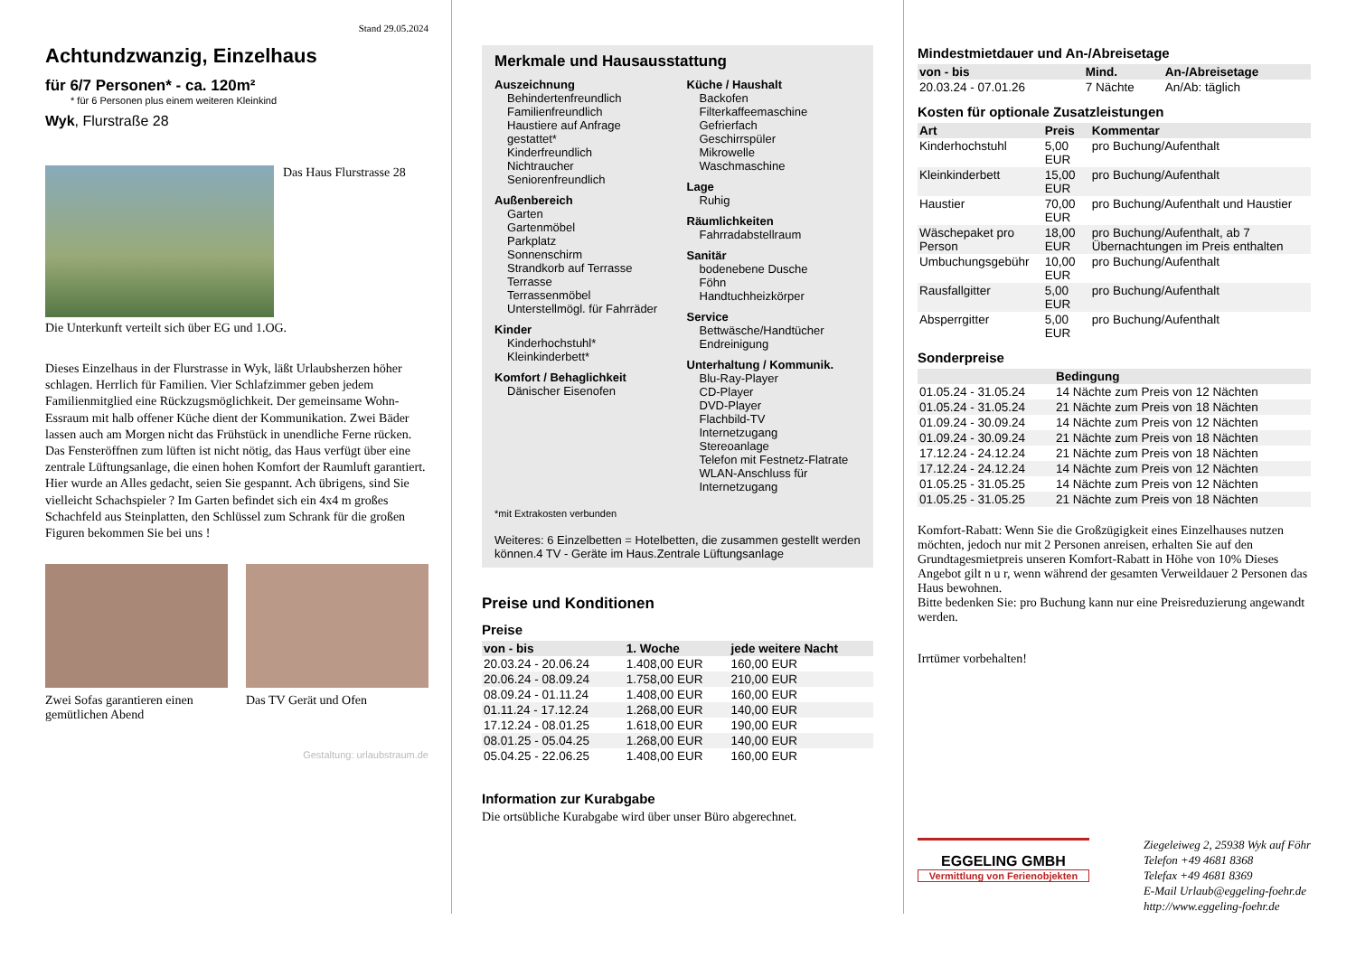Stand 29.05.2024
Achtundzwanzig, Einzelhaus
für 6/7 Personen* - ca. 120m²
* für 6 Personen plus einem weiteren Kleinkind
Wyk, Flurstraße 28
Das Haus Flurstrasse 28
Die Unterkunft verteilt sich über EG und 1.OG.
Dieses Einzelhaus in der Flurstrasse in Wyk, läßt Urlaubsherzen höher schlagen. Herrlich für Familien. Vier Schlafzimmer geben jedem Familienmitglied eine Rückzugsmöglichkeit. Der gemeinsame Wohn- Essraum mit halb offener Küche dient der Kommunikation. Zwei Bäder lassen auch am Morgen nicht das Frühstück in unendliche Ferne rücken. Das Fensteröffnen zum lüften ist nicht nötig, das Haus verfügt über eine zentrale Lüftungsanlage, die einen hohen Komfort der Raumluft garantiert. Hier wurde an Alles gedacht, seien Sie gespannt. Ach übrigens, sind Sie vielleicht Schachspieler ? Im Garten befindet sich ein 4x4 m großes Schachfeld aus Steinplatten, den Schlüssel zum Schrank für die großen Figuren bekommen Sie bei uns !
Zwei Sofas garantieren einen gemütlichen Abend
Das TV Gerät und Ofen
Gestaltung: urlaubstraum.de
Merkmale und Hausausstattung
Auszeichnung
Behindertenfreundlich
Familienfreundlich
Haustiere auf Anfrage gestattet*
Kinderfreundlich
Nichtraucher
Seniorenfreundlich
Außenbereich
Garten
Gartenmöbel
Parkplatz
Sonnenschirm
Strandkorb auf Terrasse
Terrasse
Terrassenmöbel
Unterstellmögl. für Fahrräder
Kinder
Kinderhochstuhl*
Kleinkinderbett*
Komfort / Behaglichkeit
Dänischer Eisenofen
Küche / Haushalt
Backofen
Filterkaffeemaschine
Gefrierfach
Geschirrspüler
Mikrowelle
Waschmaschine
Lage
Ruhig
Räumlichkeiten
Fahrradabstellraum
Sanitär
bodenebene Dusche
Föhn
Handtuchheizkörper
Service
Bettwäsche/Handtücher
Endreinigung
Unterhaltung / Kommunik.
Blu-Ray-Player
CD-Player
DVD-Player
Flachbild-TV
Internetzugang
Stereoanlage
Telefon mit Festnetz-Flatrate
WLAN-Anschluss für Internetzugang
*mit Extrakosten verbunden
Weiteres: 6 Einzelbetten = Hotelbetten, die zusammen gestellt werden können.4 TV - Geräte im Haus.Zentrale Lüftungsanlage
Preise und Konditionen
Preise
| von - bis | 1. Woche | jede weitere Nacht |
| --- | --- | --- |
| 20.03.24 - 20.06.24 | 1.408,00 EUR | 160,00 EUR |
| 20.06.24 - 08.09.24 | 1.758,00 EUR | 210,00 EUR |
| 08.09.24 - 01.11.24 | 1.408,00 EUR | 160,00 EUR |
| 01.11.24 - 17.12.24 | 1.268,00 EUR | 140,00 EUR |
| 17.12.24 - 08.01.25 | 1.618,00 EUR | 190,00 EUR |
| 08.01.25 - 05.04.25 | 1.268,00 EUR | 140,00 EUR |
| 05.04.25 - 22.06.25 | 1.408,00 EUR | 160,00 EUR |
Information zur Kurabgabe
Die ortsübliche Kurabgabe wird über unser Büro abgerechnet.
Mindestmietdauer und An-/Abreisetage
| von - bis | Mind. | An-/Abreisetage |
| --- | --- | --- |
| 20.03.24 - 07.01.26 | 7 Nächte | An/Ab: täglich |
Kosten für optionale Zusatzleistungen
| Art | Preis | Kommentar |
| --- | --- | --- |
| Kinderhochstuhl | 5,00 EUR | pro Buchung/Aufenthalt |
| Kleinkinderbett | 15,00 EUR | pro Buchung/Aufenthalt |
| Haustier | 70,00 EUR | pro Buchung/Aufenthalt und Haustier |
| Wäschepaket pro Person | 18,00 EUR | pro Buchung/Aufenthalt, ab 7 Übernachtungen im Preis enthalten |
| Umbuchungsgebühr | 10,00 EUR | pro Buchung/Aufenthalt |
| Rausfallgitter | 5,00 EUR | pro Buchung/Aufenthalt |
| Absperrgitter | 5,00 EUR | pro Buchung/Aufenthalt |
Sonderpreise
| | Bedingung |
| --- | --- |
| 01.05.24 - 31.05.24 | 14 Nächte zum Preis von 12 Nächten |
| 01.05.24 - 31.05.24 | 21 Nächte zum Preis von 18 Nächten |
| 01.09.24 - 30.09.24 | 14 Nächte zum Preis von 12 Nächten |
| 01.09.24 - 30.09.24 | 21 Nächte zum Preis von 18 Nächten |
| 17.12.24 - 24.12.24 | 21 Nächte zum Preis von 18 Nächten |
| 17.12.24 - 24.12.24 | 14 Nächte zum Preis von 12 Nächten |
| 01.05.25 - 31.05.25 | 14 Nächte zum Preis von 12 Nächten |
| 01.05.25 - 31.05.25 | 21 Nächte zum Preis von 18 Nächten |
Komfort-Rabatt: Wenn Sie die Großzügigkeit eines Einzelhauses nutzen möchten, jedoch nur mit 2 Personen anreisen, erhalten Sie auf den Grundtagesmietpreis unseren Komfort-Rabatt in Höhe von 10% Dieses Angebot gilt n u r, wenn während der gesamten Verweildauer 2 Personen das Haus bewohnen.
Bitte bedenken Sie: pro Buchung kann nur eine Preisreduzierung angewandt werden.
Irrtümer vorbehalten!
EGGELING GMBH
Vermittlung von Ferienobjekten
Ziegeleiweg 2, 25938 Wyk auf Föhr
Telefon +49 4681 8368
Telefax +49 4681 8369
E-Mail Urlaub@eggeling-foehr.de
http://www.eggeling-foehr.de